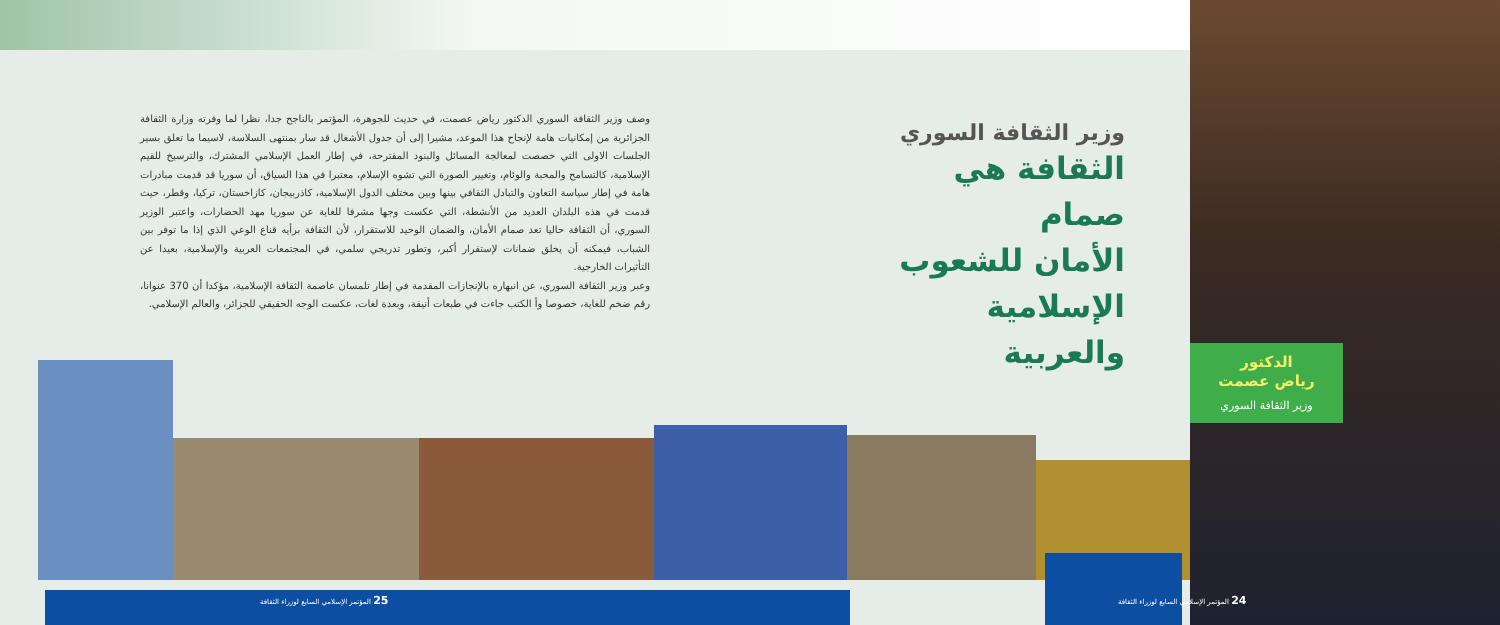وزير الثقافة السوري
الثقافة هي صمام
الأمان للشعوب
الإسلامية والعربية
وصف وزير الثقافة السوري الدكتور رياض عصمت، في حديث للجوهرة، المؤتمر بالناجح جدا، نظرا لما وفرته وزارة الثقافة الجزائرية من إمكانيات هامة لإنجاح هذا الموعد، مشيرا إلى أن جدول الأشغال قد سار بمنتهى السلاسة، لاسيما ما تعلق بسير الجلسات الاولى التي خصصت لمعالجة المسائل والبنود المقترحة، في إطار العمل الإسلامي المشترك، والترسيخ للقيم الإسلامية، كالتسامح والمحبة والوئام، وتغيير الصورة التي تشوه الإسلام، معتبرا في هذا السياق، أن سوريا قد قدمت مبادرات هامة في إطار سياسة التعاون والتبادل الثقافي بينها وبين مختلف الدول الإسلامية، كاذربيجان، كازاخستان، تركيا، وقطر، حيث قدمت في هذه البلدان العديد من الأنشطة، التي عكست وجها مشرفا للغاية عن سوريا مهد الحضارات، واعتبر الوزير السوري، أن الثقافة حاليا تعد صمام الأمان، والضمان الوحيد للاستقرار، لأن الثقافة برأيه قناع الوعي الذي إذا ما توفر بين الشباب، فيمكنه أن يخلق ضمانات لإستقرار أكبر، وتطور تدريجي سلمي، في المجتمعات العربية والإسلامية، بعيدا عن التأثيرات الخارجية.
وعبر وزير الثقافة السوري، عن انبهاره بالإنجازات المقدمة في إطار تلمسان عاصمة الثقافة الإسلامية، مؤكدا أن 370 عنوانا، رقم ضخم للغاية، خصوصا وأ الكتب جاءت في طبعات أنيقة، وبعدة لغات، عكست الوجه الحقيقي للجزائر، والعالم الإسلامي.
الدكتور
رياض عصمت
وزير الثقافة السوري
25 المؤتمر الإسلامي السابع لوزراء الثقافة
24 المؤتمر الإسلامي السابع لوزراء الثقافة